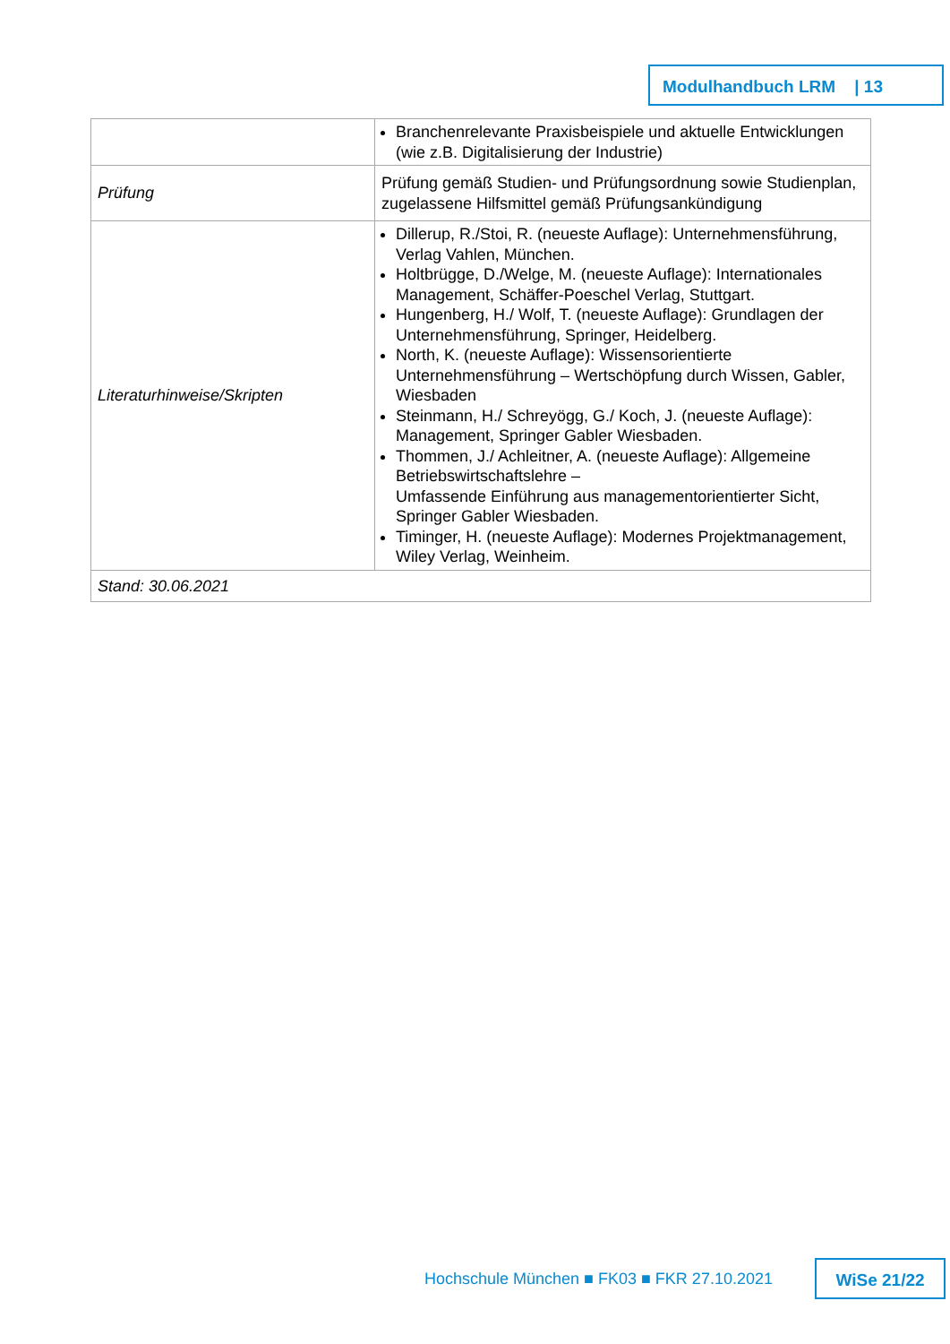Modulhandbuch LRM | 13
| | Branchenrelevante Praxisbeispiele und aktuelle Entwicklungen (wie z.B. Digitalisierung der Industrie) |
| Prüfung | Prüfung gemäß Studien- und Prüfungsordnung sowie Studienplan, zugelassene Hilfsmittel gemäß Prüfungsankündigung |
| Literaturhinweise/Skripten | Dillerup, R./Stoi, R. (neueste Auflage): Unternehmensführung, Verlag Vahlen, München. Holtbrügge, D./Welge, M. (neueste Auflage): Internationales Management, Schäffer-Poeschel Verlag, Stuttgart. Hungenberg, H./ Wolf, T. (neueste Auflage): Grundlagen der Unternehmensführung, Springer, Heidelberg. North, K. (neueste Auflage): Wissensorientierte Unternehmensführung – Wertschöpfung durch Wissen, Gabler, Wiesbaden Steinmann, H./ Schreyögg, G./ Koch, J. (neueste Auflage): Management, Springer Gabler Wiesbaden. Thommen, J./ Achleitner, A. (neueste Auflage): Allgemeine Betriebswirtschaftslehre – Umfassende Einführung aus managementorientierter Sicht, Springer Gabler Wiesbaden. Timinger, H. (neueste Auflage): Modernes Projektmanagement, Wiley Verlag, Weinheim. |
| Stand: 30.06.2021 | |
Hochschule München ■ FK03 ■ FKR 27.10.2021
WiSe 21/22